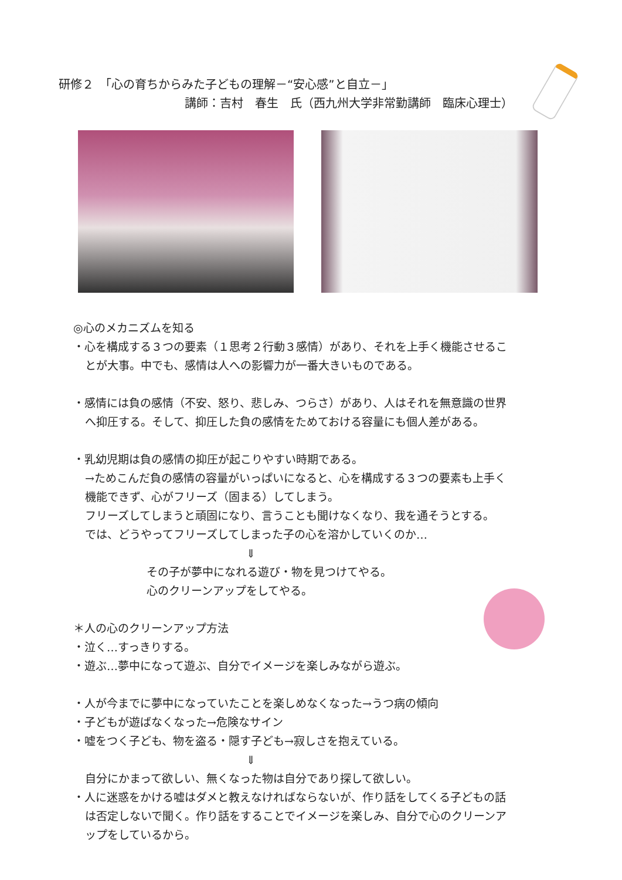研修２　「心の育ちからみた子どもの理解－“安心感”と自立－」
講師：吉村　春生　氏（西九州大学非常勤講師　臨床心理士）
◎心のメカニズムを知る
・心を構成する３つの要素（１思考２行動３感情）があり、それを上手く機能させるこ
とが大事。中でも、感情は人への影響力が一番大きいものである。
・感情には負の感情（不安、怒り、悲しみ、つらさ）があり、人はそれを無意識の世界
へ抑圧する。そして、抑圧した負の感情をためておける容量にも個人差がある。
・乳幼児期は負の感情の抑圧が起こりやすい時期である。
→ためこんだ負の感情の容量がいっぱいになると、心を構成する３つの要素も上手く
機能できず、心がフリーズ（固まる）してしまう。
フリーズしてしまうと頑固になり、言うことも聞けなくなり、我を通そうとする。
では、どうやってフリーズしてしまった子の心を溶かしていくのか…
⇓
その子が夢中になれる遊び・物を見つけてやる。
心のクリーンアップをしてやる。
＊人の心のクリーンアップ方法
・泣く…すっきりする。
・遊ぶ…夢中になって遊ぶ、自分でイメージを楽しみながら遊ぶ。
・人が今までに夢中になっていたことを楽しめなくなった→うつ病の傾向
・子どもが遊ばなくなった→危険なサイン
・嘘をつく子ども、物を盗る・隠す子ども→寂しさを抱えている。
⇓
自分にかまって欲しい、無くなった物は自分であり探して欲しい。
・人に迷惑をかける嘘はダメと教えなければならないが、作り話をしてくる子どもの話
は否定しないで聞く。作り話をすることでイメージを楽しみ、自分で心のクリーンア
ップをしているから。